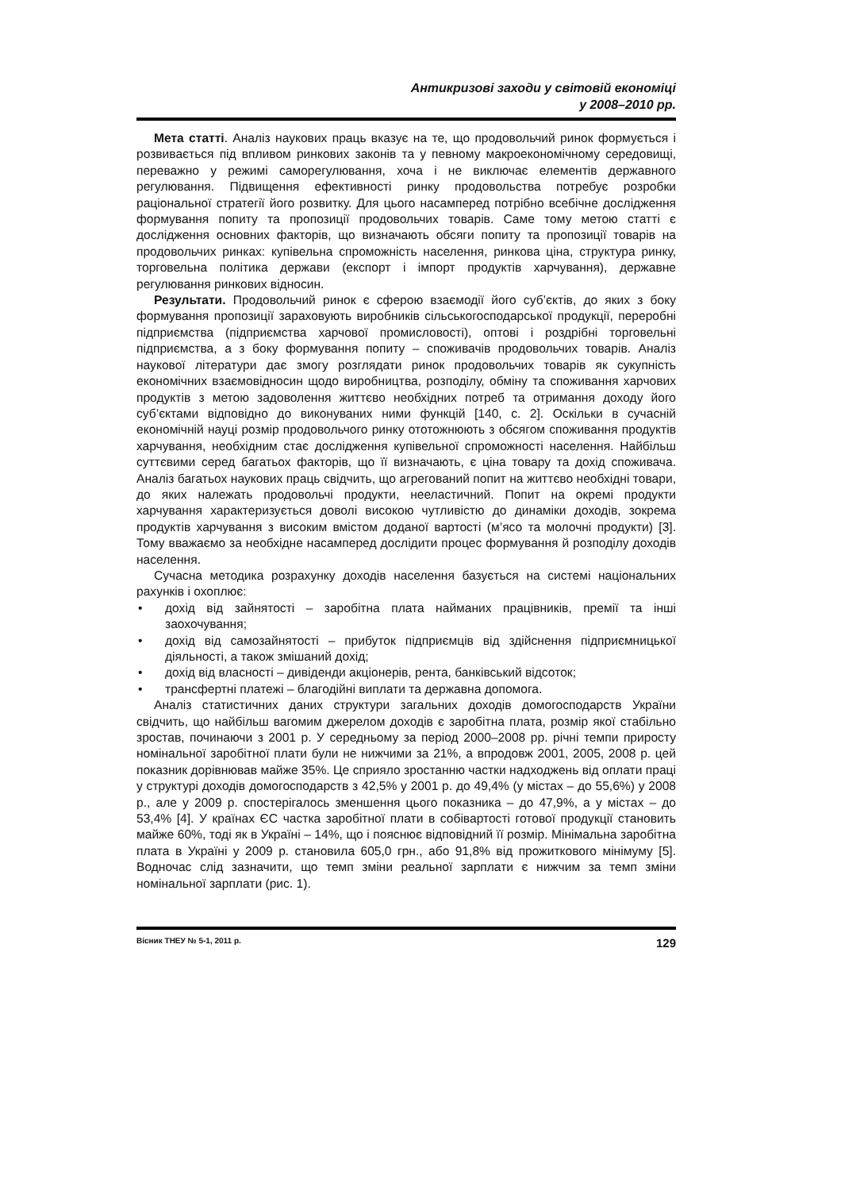Антикризові заходи у світовій економіці
у 2008–2010 рр.
Мета статті. Аналіз наукових праць вказує на те, що продовольчий ринок формується і розвивається під впливом ринкових законів та у певному макроекономічному середовищі, переважно у режимі саморегулювання, хоча і не виключає елементів державного регулювання. Підвищення ефективності ринку продовольства потребує розробки раціональної стратегії його розвитку. Для цього насамперед потрібно всебічне дослідження формування попиту та пропозиції продовольчих товарів. Саме тому метою статті є дослідження основних факторів, що визначають обсяги попиту та пропозиції товарів на продовольчих ринках: купівельна спроможність населення, ринкова ціна, структура ринку, торговельна політика держави (експорт і імпорт продуктів харчування), державне регулювання ринкових відносин.
Результати. Продовольчий ринок є сферою взаємодії його суб’єктів, до яких з боку формування пропозиції зараховують виробників сільськогосподарської продукції, переробні підприємства (підприємства харчової промисловості), оптові і роздрібні торговельні підприємства, а з боку формування попиту – споживачів продовольчих товарів. Аналіз наукової літератури дає змогу розглядати ринок продовольчих товарів як сукупність економічних взаємовідносин щодо виробництва, розподілу, обміну та споживання харчових продуктів з метою задоволення життєво необхідних потреб та отримання доходу його суб’єктами відповідно до виконуваних ними функцій [140, с. 2]. Оскільки в сучасній економічній науці розмір продовольчого ринку ототожнюють з обсягом споживання продуктів харчування, необхідним стає дослідження купівельної спроможності населення. Найбільш суттєвими серед багатьох факторів, що її визначають, є ціна товару та дохід споживача. Аналіз багатьох наукових праць свідчить, що агрегований попит на життєво необхідні товари, до яких належать продовольчі продукти, нееластичний. Попит на окремі продукти харчування характеризується доволі високою чутливістю до динаміки доходів, зокрема продуктів харчування з високим вмістом доданої вартості (м’ясо та молочні продукти) [3]. Тому вважаємо за необхідне насамперед дослідити процес формування й розподілу доходів населення.
Сучасна методика розрахунку доходів населення базується на системі національних рахунків і охоплює:
• дохід від зайнятості – заробітна плата найманих працівників, премії та інші заохочування;
• дохід від самозайнятості – прибуток підприємців від здійснення підприємницької діяльності, а також змішаний дохід;
• дохід від власності – дивіденди акціонерів, рента, банківський відсоток;
• трансфертні платежі – благодійні виплати та державна допомога.
Аналіз статистичних даних структури загальних доходів домогосподарств України свідчить, що найбільш вагомим джерелом доходів є заробітна плата, розмір якої стабільно зростав, починаючи з 2001 р. У середньому за період 2000–2008 рр. річні темпи приросту номінальної заробітної плати були не нижчими за 21%, а впродовж 2001, 2005, 2008 р. цей показник дорівнював майже 35%. Це сприяло зростанню частки надходжень від оплати праці у структурі доходів домогосподарств з 42,5% у 2001 р. до 49,4% (у містах – до 55,6%) у 2008 р., але у 2009 р. спостерігалось зменшення цього показника – до 47,9%, а у містах – до 53,4% [4]. У країнах ЄС частка заробітної плати в собівартості готової продукції становить майже 60%, тоді як в Україні – 14%, що і пояснює відповідний її розмір. Мінімальна заробітна плата в Україні у 2009 р. становила 605,0 грн., або 91,8% від прожиткового мінімуму [5]. Водночас слід зазначити, що темп зміни реальної зарплати є нижчим за темп зміни номінальної зарплати (рис. 1).
Вісник ТНЕУ № 5-1, 2011 р. 129